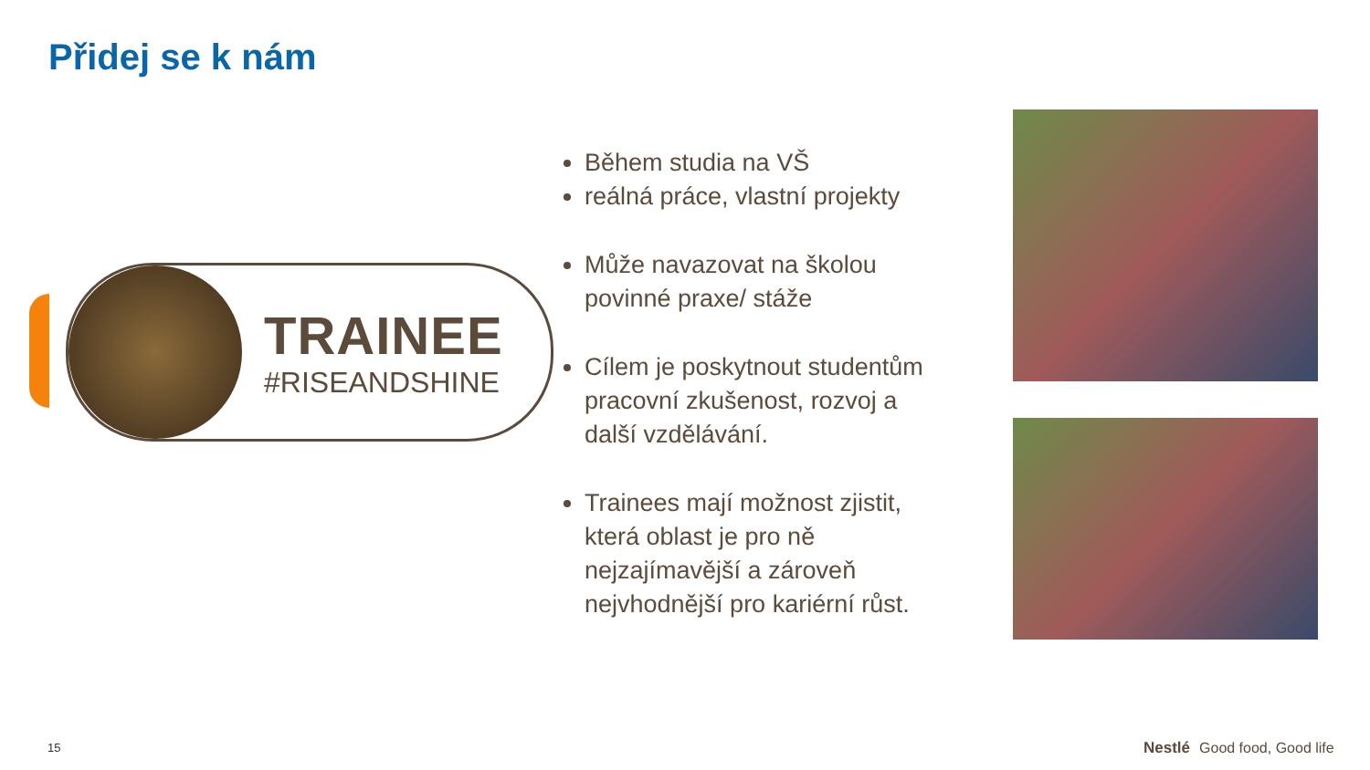Přidej se k nám
TRAINEE
#RISEANDSHINE
Během studia na VŠ
reálná práce, vlastní projekty
Může navazovat na školou povinné praxe/ stáže
Cílem je poskytnout studentům pracovní zkušenost, rozvoj a další vzdělávání.
Trainees mají možnost zjistit, která oblast je pro ně nejzajímavější a zároveň nejvhodnější pro kariérní růst.
15 Nestlé Good food, Good life